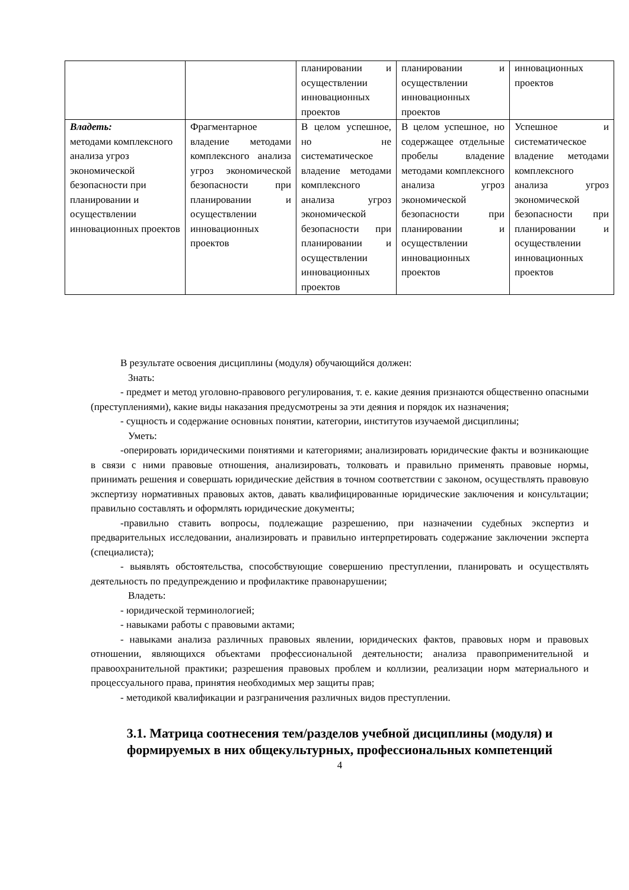| | | планировании и осуществлении инновационных проектов | планировании и осуществлении инновационных проектов | инновационных проектов |
| Владеть: методами комплексного анализа угроз экономической безопасности при планировании и осуществлении инновационных проектов | Фрагментарное владение методами комплексного анализа угроз экономической безопасности при планировании и осуществлении инновационных проектов | В целом успешное, но не систематическое владение методами комплексного анализа угроз экономической безопасности при планировании и осуществлении инновационных проектов | В целом успешное, но содержащее отдельные пробелы владение методами комплексного анализа угроз экономической безопасности при планировании и осуществлении инновационных проектов | Успешное и систематическое владение методами комплексного анализа угроз экономической безопасности при планировании и осуществлении инновационных проектов |
В результате освоения дисциплины (модуля) обучающийся должен:
Знать:
- предмет и метод уголовно-правового регулирования, т. е. какие деяния признаются общественно опасными (преступлениями), какие виды наказания предусмотрены за эти деяния и порядок их назначения;
- сущность и содержание основных понятии, категории, институтов изучаемой дисциплины;
Уметь:
-оперировать юридическими понятиями и категориями; анализировать юридические факты и возникающие в связи с ними правовые отношения, анализировать, толковать и правильно применять правовые нормы, принимать решения и совершать юридические действия в точном соответствии с законом, осуществлять правовую экспертизу нормативных правовых актов, давать квалифицированные юридические заключения и консультации; правильно составлять и оформлять юридические документы;
-правильно ставить вопросы, подлежащие разрешению, при назначении судебных экспертиз и предварительных исследовании, анализировать и правильно интерпретировать содержание заключении эксперта (специалиста);
- выявлять обстоятельства, способствующие совершению преступлении, планировать и осуществлять деятельность по предупреждению и профилактике правонарушении;
Владеть:
- юридической терминологией;
- навыками работы с правовыми актами;
- навыками анализа различных правовых явлении, юридических фактов, правовых норм и правовых отношении, являющихся объектами профессиональной деятельности; анализа правоприменительной и правоохранительной практики; разрешения правовых проблем и коллизии, реализации норм материального и процессуального права, принятия необходимых мер защиты прав;
- методикой квалификации и разграничения различных видов преступлении.
3.1. Матрица соотнесения тем/разделов учебной дисциплины (модуля) и формируемых в них общекультурных, профессиональных компетенций
4